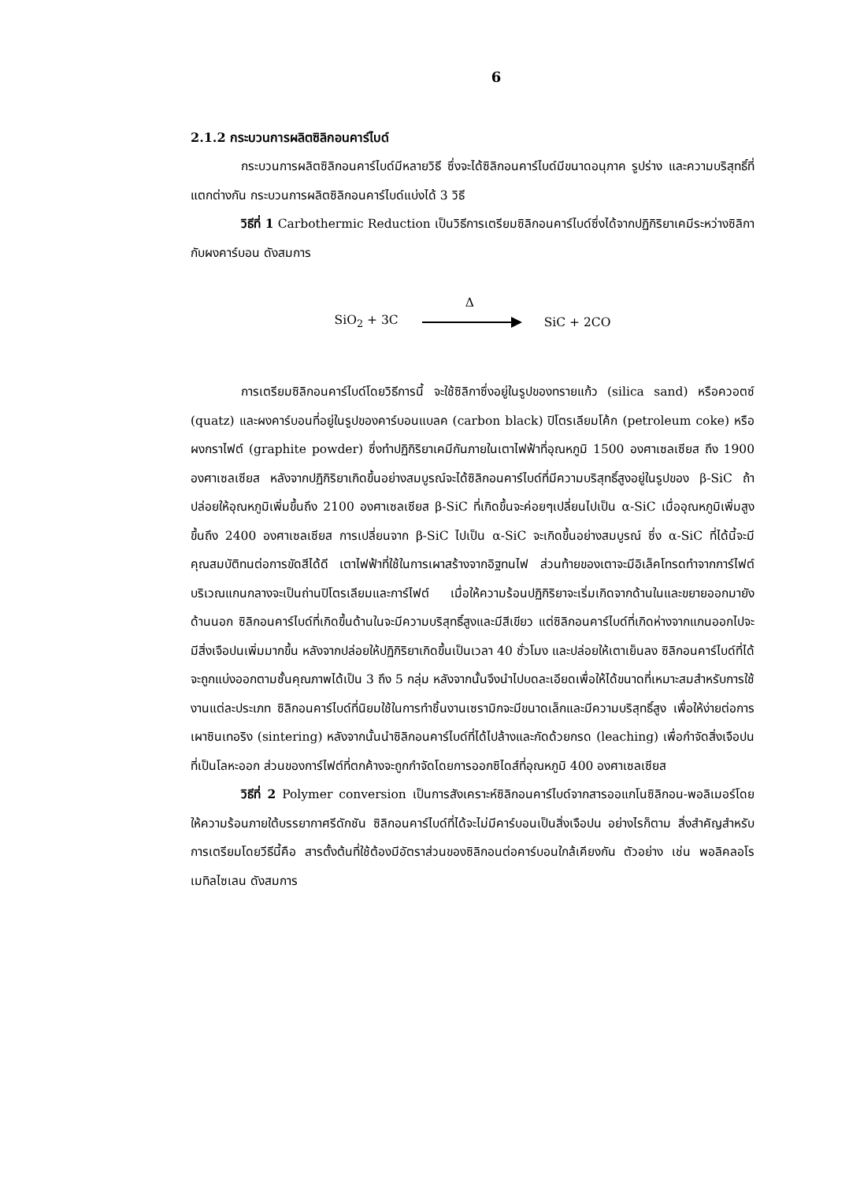6
2.1.2 กระบวนการผลิตซิลิกอนคาร์ไบด์
กระบวนการผลิตซิลิกอนคาร์ไบด์มีหลายวิธี ซึ่งจะได้ซิลิกอนคาร์ไบด์มีขนาดอนุภาค รูปร่าง และความบริสุทธิ์ที่แตกต่างกัน กระบวนการผลิตซิลิกอนคาร์ไบด์แบ่งได้ 3 วิธี
วิธีที่ 1 Carbothermic Reduction เป็นวิธีการเตรียมซิลิกอนคาร์ไบด์ซึ่งได้จากปฏิกิริยาเคมีระหว่างซิลิกากับผงคาร์บอน ดังสมการ
SiO<sub>2</sub> + 3C
Δ
SiC + 2CO
การเตรียมซิลิกอนคาร์ไบด์โดยวิธีการนี้ จะใช้ซิลิกาซึ่งอยู่ในรูปของทรายแก้ว (silica sand) หรือควอตซ์ (quatz) และผงคาร์บอนที่อยู่ในรูปของคาร์บอนแบลค (carbon black) ปิโตรเลียมโค้ก (petroleum coke) หรือผงกราไฟต์ (graphite powder) ซึ่งทำปฏิกิริยาเคมีกันภายในเตาไฟฟ้าที่อุณหภูมิ 1500 องศาเซลเซียส ถึง 1900 องศาเซลเซียส หลังจากปฏิกิริยาเกิดขึ้นอย่างสมบูรณ์จะได้ซิลิกอนคาร์ไบด์ที่มีความบริสุทธิ์สูงอยู่ในรูปของ β-SiC ถ้าปล่อยให้อุณหภูมิเพิ่มขึ้นถึง 2100 องศาเซลเซียส β-SiC ที่เกิดขึ้นจะค่อยๆเปลี่ยนไปเป็น α-SiC เมื่ออุณหภูมิเพิ่มสูงขึ้นถึง 2400 องศาเซลเซียส การเปลี่ยนจาก β-SiC ไปเป็น α-SiC จะเกิดขึ้นอย่างสมบูรณ์ ซึ่ง α-SiC ที่ได้นี้จะมีคุณสมบัติทนต่อการขัดสีได้ดี เตาไฟฟ้าที่ใช้ในการเผาสร้างจากอิฐทนไฟ ส่วนท้ายของเตาจะมีอิเล็คโทรดทำจากการ์ไฟต์ บริเวณแกนกลางจะเป็นถ่านปิโตรเลียมและการ์ไฟต์ เมื่อให้ความร้อนปฏิกิริยาจะเริ่มเกิดจากด้านในและขยายออกมายังด้านนอก ซิลิกอนคาร์ไบด์ที่เกิดขึ้นด้านในจะมีความบริสุทธิ์สูงและมีสีเขียว แต่ซิลิกอนคาร์ไบด์ที่เกิดห่างจากแกนออกไปจะมีสิ่งเจือปนเพิ่มมากขึ้น หลังจากปล่อยให้ปฏิกิริยาเกิดขึ้นเป็นเวลา 40 ชั่วโมง และปล่อยให้เตาเย็นลง ซิลิกอนคาร์ไบด์ที่ได้จะถูกแบ่งออกตามชั้นคุณภาพได้เป็น 3 ถึง 5 กลุ่ม หลังจากนั้นจึงนำไปบดละเอียดเพื่อให้ได้ขนาดที่เหมาะสมสำหรับการใช้งานแต่ละประเภท ซิลิกอนคาร์ไบด์ที่นิยมใช้ในการทำชิ้นงานเซรามิกจะมีขนาดเล็กและมีความบริสุทธิ์สูง เพื่อให้ง่ายต่อการเผาซินเทอริง (sintering) หลังจากนั้นนำซิลิกอนคาร์ไบด์ที่ได้ไปล้างและกัดด้วยกรด (leaching) เพื่อกำจัดสิ่งเจือปนที่เป็นโลหะออก ส่วนของการ์ไฟต์ที่ตกค้างจะถูกกำจัดโดยการออกซิไดส์ที่อุณหภูมิ 400 องศาเซลเซียส
วิธีที่ 2 Polymer conversion เป็นการสังเคราะห์ซิลิกอนคาร์ไบด์จากสารออแกโนซิลิกอน-พอลิเมอร์โดยให้ความร้อนภายใต้บรรยากาศรีดักชัน ซิลิกอนคาร์ไบด์ที่ได้จะไม่มีคาร์บอนเป็นสิ่งเจือปน อย่างไรก็ตาม สิ่งสำคัญสำหรับการเตรียมโดยวีธีนี้คือ สารตั้งต้นที่ใช้ต้องมีอัตราส่วนของซิลิกอนต่อคาร์บอนใกล้เคียงกัน ตัวอย่าง เช่น พอลิคลอโรเมทิลไซเลน ดังสมการ